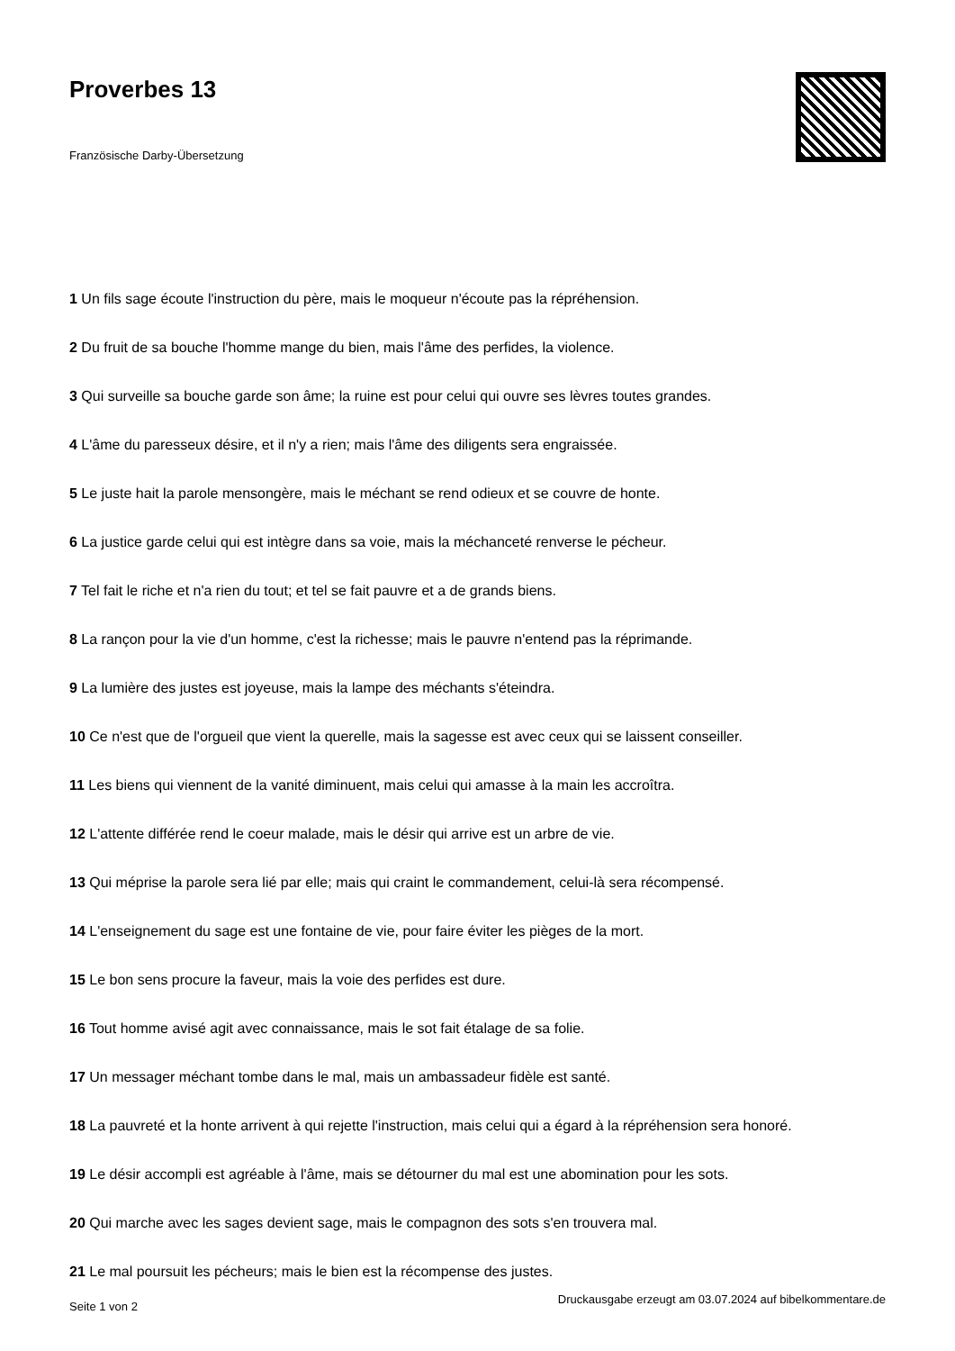Proverbes 13
Französische Darby-Übersetzung
1 Un fils sage écoute l'instruction du père, mais le moqueur n'écoute pas la répréhension.
2 Du fruit de sa bouche l'homme mange du bien, mais l'âme des perfides, la violence.
3 Qui surveille sa bouche garde son âme; la ruine est pour celui qui ouvre ses lèvres toutes grandes.
4 L'âme du paresseux désire, et il n'y a rien; mais l'âme des diligents sera engraissée.
5 Le juste hait la parole mensongère, mais le méchant se rend odieux et se couvre de honte.
6 La justice garde celui qui est intègre dans sa voie, mais la méchanceté renverse le pécheur.
7 Tel fait le riche et n'a rien du tout; et tel se fait pauvre et a de grands biens.
8 La rançon pour la vie d'un homme, c'est la richesse; mais le pauvre n'entend pas la réprimande.
9 La lumière des justes est joyeuse, mais la lampe des méchants s'éteindra.
10 Ce n'est que de l'orgueil que vient la querelle, mais la sagesse est avec ceux qui se laissent conseiller.
11 Les biens qui viennent de la vanité diminuent, mais celui qui amasse à la main les accroîtra.
12 L'attente différée rend le coeur malade, mais le désir qui arrive est un arbre de vie.
13 Qui méprise la parole sera lié par elle; mais qui craint le commandement, celui-là sera récompensé.
14 L'enseignement du sage est une fontaine de vie, pour faire éviter les pièges de la mort.
15 Le bon sens procure la faveur, mais la voie des perfides est dure.
16 Tout homme avisé agit avec connaissance, mais le sot fait étalage de sa folie.
17 Un messager méchant tombe dans le mal, mais un ambassadeur fidèle est santé.
18 La pauvreté et la honte arrivent à qui rejette l'instruction, mais celui qui a égard à la répréhension sera honoré.
19 Le désir accompli est agréable à l'âme, mais se détourner du mal est une abomination pour les sots.
20 Qui marche avec les sages devient sage, mais le compagnon des sots s'en trouvera mal.
21 Le mal poursuit les pécheurs; mais le bien est la récompense des justes.
Seite 1 von 2 Druckausgabe erzeugt am 03.07.2024 auf bibelkommentare.de